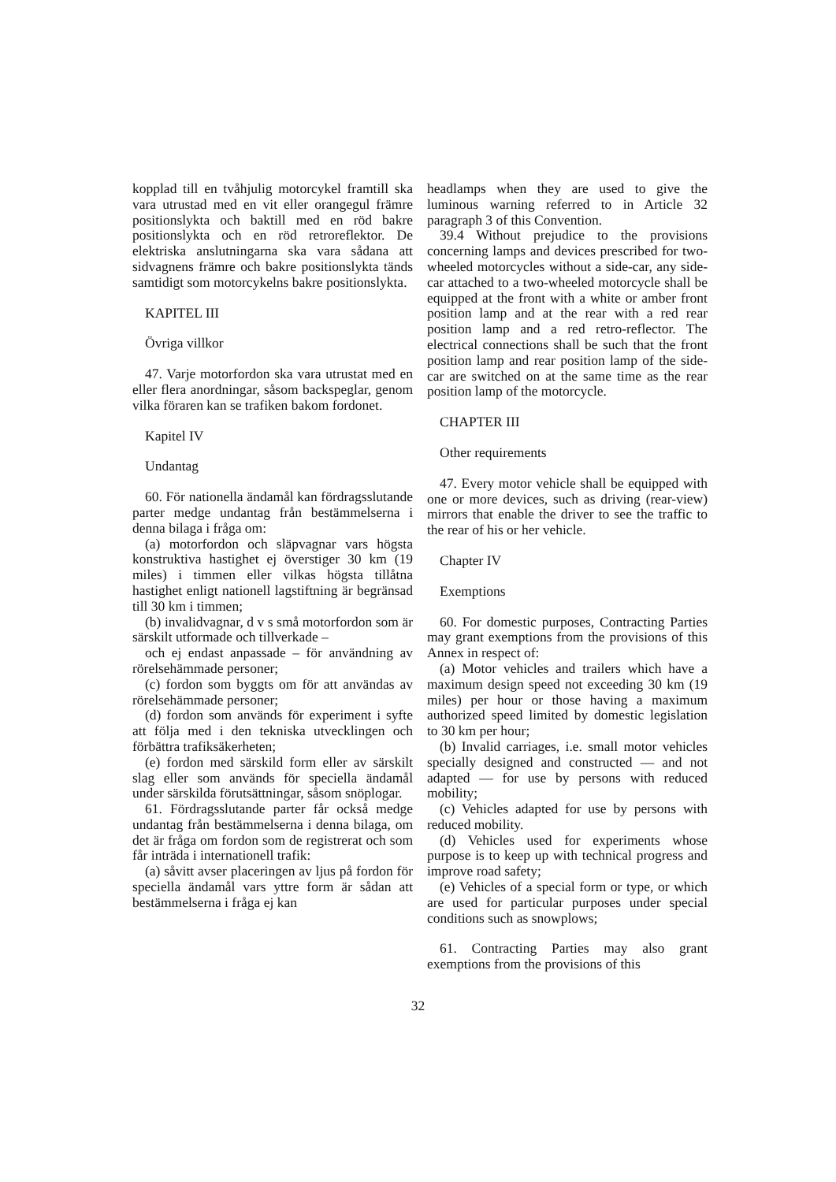kopplad till en tvåhjulig motorcykel framtill ska vara utrustad med en vit eller orangegul främre positionslykta och baktill med en röd bakre positionslykta och en röd retroreflektor. De elektriska anslutningarna ska vara sådana att sidvagnens främre och bakre positionslykta tänds samtidigt som motorcykelns bakre positionslykta.
KAPITEL III
Övriga villkor
47. Varje motorfordon ska vara utrustat med en eller flera anordningar, såsom backspeglar, genom vilka föraren kan se trafiken bakom fordonet.
Kapitel IV
Undantag
60. För nationella ändamål kan fördragsslutande parter medge undantag från bestämmelserna i denna bilaga i fråga om:
(a) motorfordon och släpvagnar vars högsta konstruktiva hastighet ej överstiger 30 km (19 miles) i timmen eller vilkas högsta tillåtna hastighet enligt nationell lagstiftning är begränsad till 30 km i timmen;
(b) invalidvagnar, d v s små motorfordon som är särskilt utformade och tillverkade –
och ej endast anpassade – för användning av rörelsehämmade personer;
(c) fordon som byggts om för att användas av rörelsehämmade personer;
(d) fordon som används för experiment i syfte att följa med i den tekniska utvecklingen och förbättra trafiksäkerheten;
(e) fordon med särskild form eller av särskilt slag eller som används för speciella ändamål under särskilda förutsättningar, såsom snöplogar.
61. Fördragsslutande parter får också medge undantag från bestämmelserna i denna bilaga, om det är fråga om fordon som de registrerat och som får inträda i internationell trafik:
(a) såvitt avser placeringen av ljus på fordon för speciella ändamål vars yttre form är sådan att bestämmelserna i fråga ej kan
headlamps when they are used to give the luminous warning referred to in Article 32 paragraph 3 of this Convention.
39.4 Without prejudice to the provisions concerning lamps and devices prescribed for two-wheeled motorcycles without a side-car, any side-car attached to a two-wheeled motorcycle shall be equipped at the front with a white or amber front position lamp and at the rear with a red rear position lamp and a red retro-reflector. The electrical connections shall be such that the front position lamp and rear position lamp of the side-car are switched on at the same time as the rear position lamp of the motorcycle.
CHAPTER III
Other requirements
47. Every motor vehicle shall be equipped with one or more devices, such as driving (rear-view) mirrors that enable the driver to see the traffic to the rear of his or her vehicle.
Chapter IV
Exemptions
60. For domestic purposes, Contracting Parties may grant exemptions from the provisions of this Annex in respect of:
(a) Motor vehicles and trailers which have a maximum design speed not exceeding 30 km (19 miles) per hour or those having a maximum authorized speed limited by domestic legislation to 30 km per hour;
(b) Invalid carriages, i.e. small motor vehicles specially designed and constructed — and not adapted — for use by persons with reduced mobility;
(c) Vehicles adapted for use by persons with reduced mobility.
(d) Vehicles used for experiments whose purpose is to keep up with technical progress and improve road safety;
(e) Vehicles of a special form or type, or which are used for particular purposes under special conditions such as snowplows;
61. Contracting Parties may also grant exemptions from the provisions of this
32